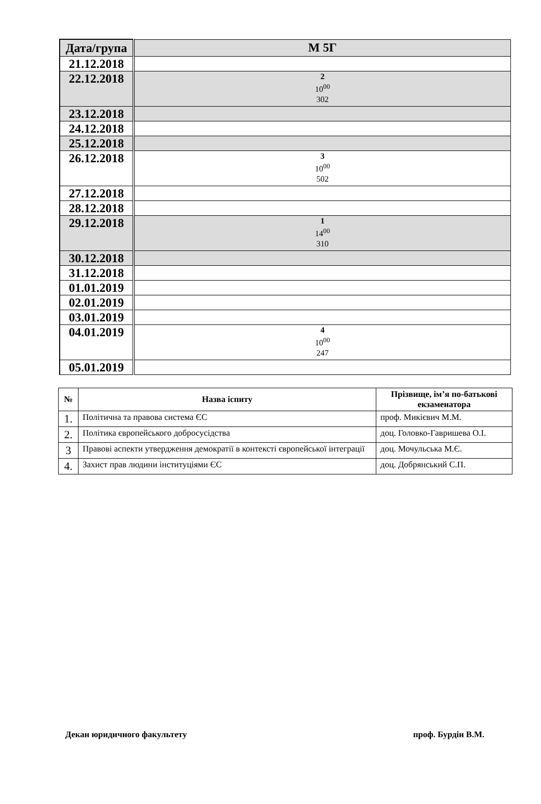| Дата/група | М 5Г |
| --- | --- |
| 21.12.2018 | |
| 22.12.2018 | 2 10<sup>00</sup> 302 |
| 23.12.2018 | |
| 24.12.2018 | |
| 25.12.2018 | |
| 26.12.2018 | 3 10<sup>00</sup> 502 |
| 27.12.2018 | |
| 28.12.2018 | |
| 29.12.2018 | 1 14<sup>00</sup> 310 |
| 30.12.2018 | |
| 31.12.2018 | |
| 01.01.2019 | |
| 02.01.2019 | |
| 03.01.2019 | |
| 04.01.2019 | 4 10<sup>00</sup> 247 |
| 05.01.2019 | |
| № | Назва іспиту | Прізвище, ім’я по-батькові екзаменатора |
| --- | --- | --- |
| 1. | Політична та правова система ЄС | проф. Микієвич М.М. |
| 2. | Політика європейського добросусідства | доц. Головко-Гавришева О.І. |
| 3 | Правові аспекти утвердження демократії в контексті європейської інтеграції | доц. Мочульська М.Є. |
| 4. | Захист прав людини інституціями ЄС | доц. Добрянський С.П. |
Декан юридичного факультету проф. Бурдін В.М.